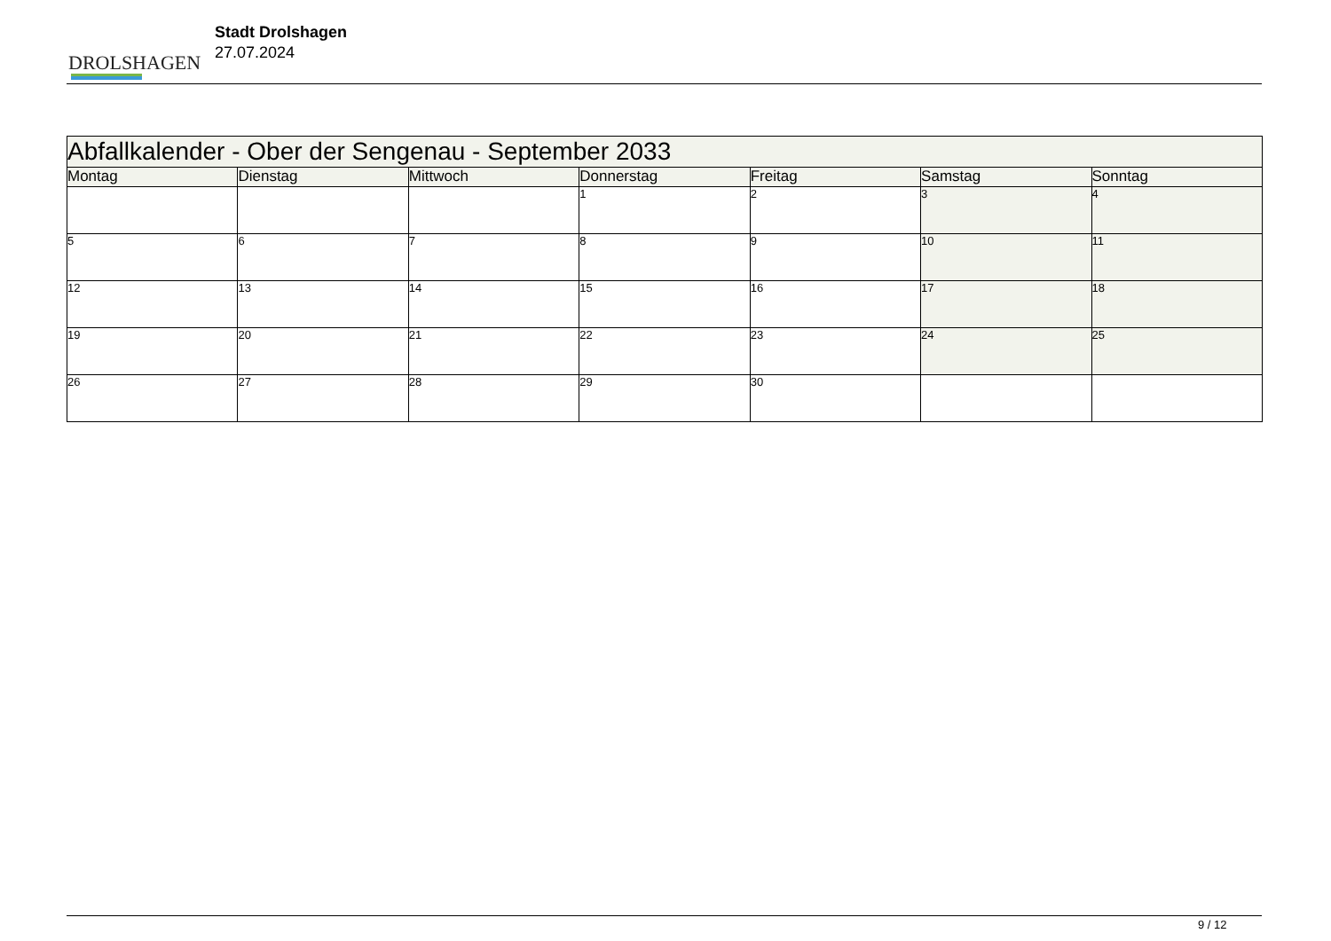DROLSHAGEN
Stadt Drolshagen
27.07.2024
| Abfallkalender - Ober der Sengenau - September 2033 | | | | | | |
| --- | --- | --- | --- | --- | --- | --- |
| Montag | Dienstag | Mittwoch | Donnerstag | Freitag | Samstag | Sonntag |
| | | | 1 | 2 | 3 | 4 |
| 5 | 6 | 7 | 8 | 9 | 10 | 11 |
| 12 | 13 | 14 | 15 | 16 | 17 | 18 |
| 19 | 20 | 21 | 22 | 23 | 24 | 25 |
| 26 | 27 | 28 | 29 | 30 | | |
9 / 12